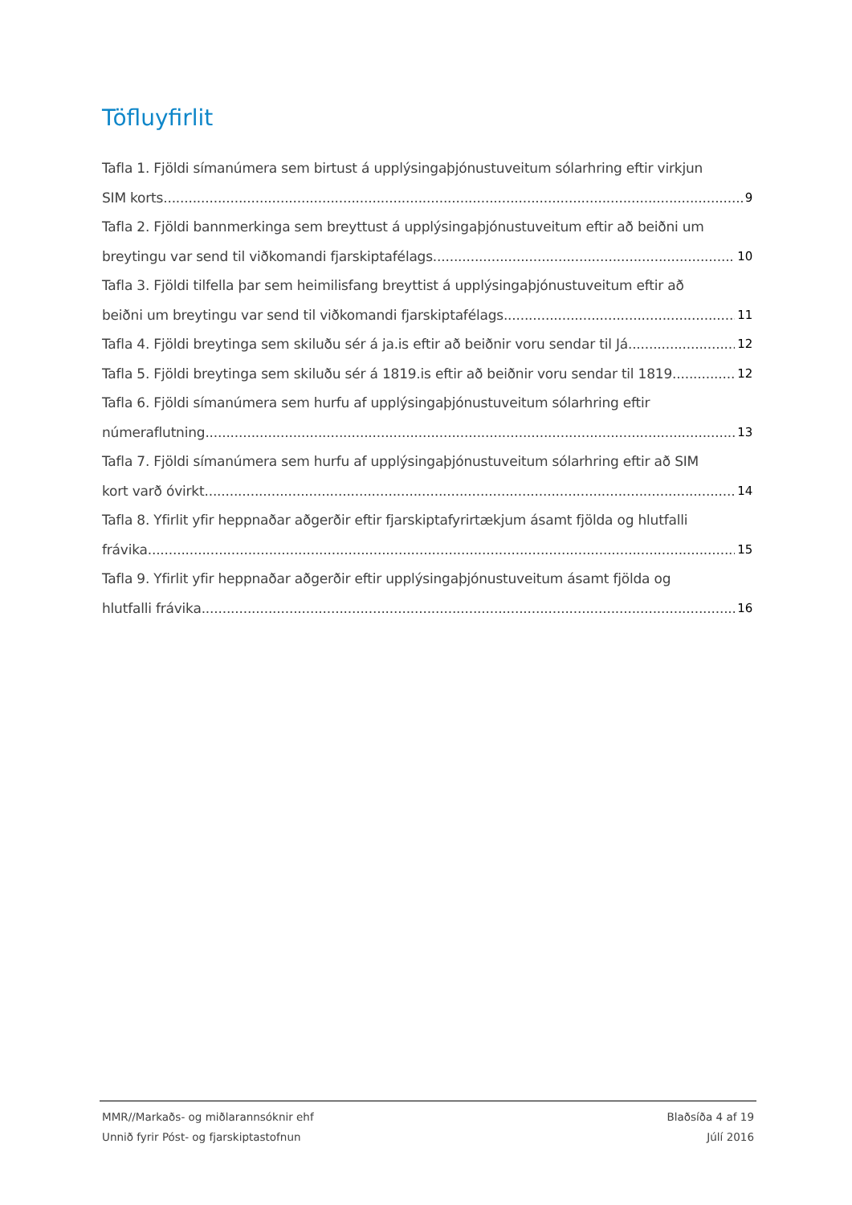Töfluyfirlit
Tafla 1. Fjöldi símanúmera sem birtust á upplýsingaþjónustuveitum sólarhring eftir virkjun
SIM korts. 9
Tafla 2. Fjöldi bannmerkinga sem breyttust á upplýsingaþjónustuveitum eftir að beiðni um
breytingu var send til viðkomandi fjarskiptafélags. 10
Tafla 3. Fjöldi tilfella þar sem heimilisfang breyttist á upplýsingaþjónustuveitum eftir að
beiðni um breytingu var send til viðkomandi fjarskiptafélags. 11
Tafla 4. Fjöldi breytinga sem skiluðu sér á ja.is eftir að beiðnir voru sendar til Já. 12
Tafla 5. Fjöldi breytinga sem skiluðu sér á 1819.is eftir að beiðnir voru sendar til 1819. 12
Tafla 6. Fjöldi símanúmera sem hurfu af upplýsingaþjónustuveitum sólarhring eftir
númeraflutning. 13
Tafla 7. Fjöldi símanúmera sem hurfu af upplýsingaþjónustuveitum sólarhring eftir að SIM
kort varð óvirkt. 14
Tafla 8. Yfirlit yfir heppnaðar aðgerðir eftir fjarskiptafyrirtækjum ásamt fjölda og hlutfalli
frávika. 15
Tafla 9. Yfirlit yfir heppnaðar aðgerðir eftir upplýsingaþjónustuveitum ásamt fjölda og
hlutfalli frávika 16
MMR//Markaðs- og miðlarannsóknir ehf Blaðsíða 4 af 19
Unnið fyrir Póst- og fjarskiptastofnun Júlí 2016